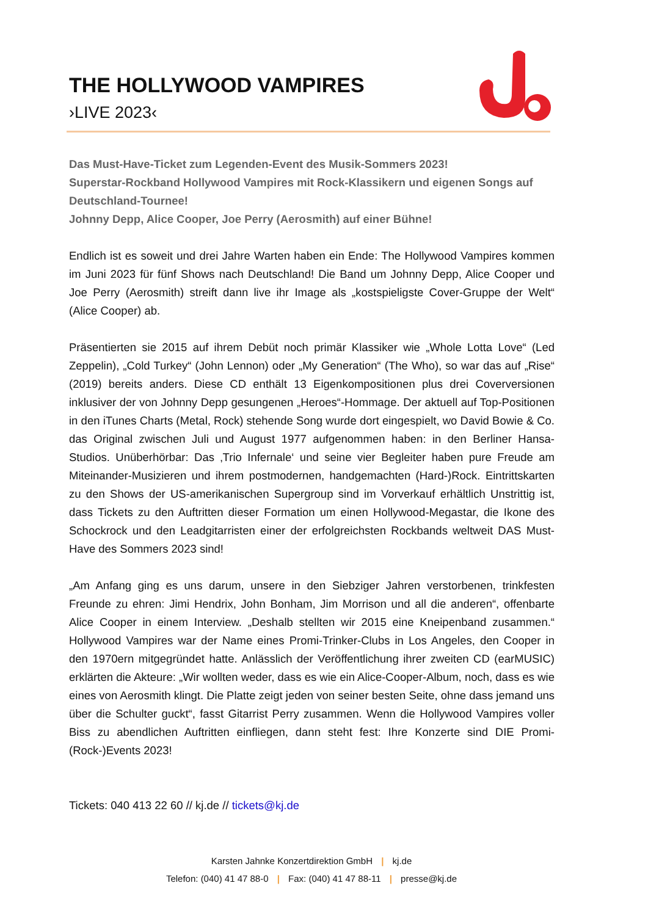THE HOLLYWOOD VAMPIRES
›LIVE 2023‹
Das Must-Have-Ticket zum Legenden-Event des Musik-Sommers 2023!
Superstar-Rockband Hollywood Vampires mit Rock-Klassikern und eigenen Songs auf Deutschland-Tournee!
Johnny Depp, Alice Cooper, Joe Perry (Aerosmith) auf einer Bühne!
Endlich ist es soweit und drei Jahre Warten haben ein Ende: The Hollywood Vampires kommen im Juni 2023 für fünf Shows nach Deutschland! Die Band um Johnny Depp, Alice Cooper und Joe Perry (Aerosmith) streift dann live ihr Image als „kostspieligste Cover-Gruppe der Welt“ (Alice Cooper) ab.
Präsentierten sie 2015 auf ihrem Debüt noch primär Klassiker wie „Whole Lotta Love“ (Led Zeppelin), „Cold Turkey“ (John Lennon) oder „My Generation“ (The Who), so war das auf „Rise“ (2019) bereits anders. Diese CD enthält 13 Eigenkompositionen plus drei Coverversionen inklusiver der von Johnny Depp gesungenen „Heroes“-Hommage. Der aktuell auf Top-Positionen in den iTunes Charts (Metal, Rock) stehende Song wurde dort eingespielt, wo David Bowie & Co. das Original zwischen Juli und August 1977 aufgenommen haben: in den Berliner Hansa-Studios. Unüberhörbar: Das ‚Trio Infernale‘ und seine vier Begleiter haben pure Freude am Miteinander-Musizieren und ihrem postmodernen, handgemachten (Hard-)Rock. Eintrittskarten zu den Shows der US-amerikanischen Supergroup sind im Vorverkauf erhältlich Unstrittig ist, dass Tickets zu den Auftritten dieser Formation um einen Hollywood-Megastar, die Ikone des Schockrock und den Leadgitarristen einer der erfolgreichsten Rockbands weltweit DAS Must-Have des Sommers 2023 sind!
„Am Anfang ging es uns darum, unsere in den Siebziger Jahren verstorbenen, trinkfesten Freunde zu ehren: Jimi Hendrix, John Bonham, Jim Morrison und all die anderen“, offenbarte Alice Cooper in einem Interview. „Deshalb stellten wir 2015 eine Kneipenband zusammen.“ Hollywood Vampires war der Name eines Promi-Trinker-Clubs in Los Angeles, den Cooper in den 1970ern mitgegründet hatte. Anlässlich der Veröffentlichung ihrer zweiten CD (earMUSIC) erklärten die Akteure: „Wir wollten weder, dass es wie ein Alice-Cooper-Album, noch, dass es wie eines von Aerosmith klingt. Die Platte zeigt jeden von seiner besten Seite, ohne dass jemand uns über die Schulter guckt“, fasst Gitarrist Perry zusammen. Wenn die Hollywood Vampires voller Biss zu abendlichen Auftritten einfliegen, dann steht fest: Ihre Konzerte sind DIE Promi-(Rock-)Events 2023!
Tickets: 040 413 22 60 // kj.de // tickets@kj.de
Karsten Jahnke Konzertdirektion GmbH | kj.de
Telefon: (040) 41 47 88-0 | Fax: (040) 41 47 88-11 | presse@kj.de